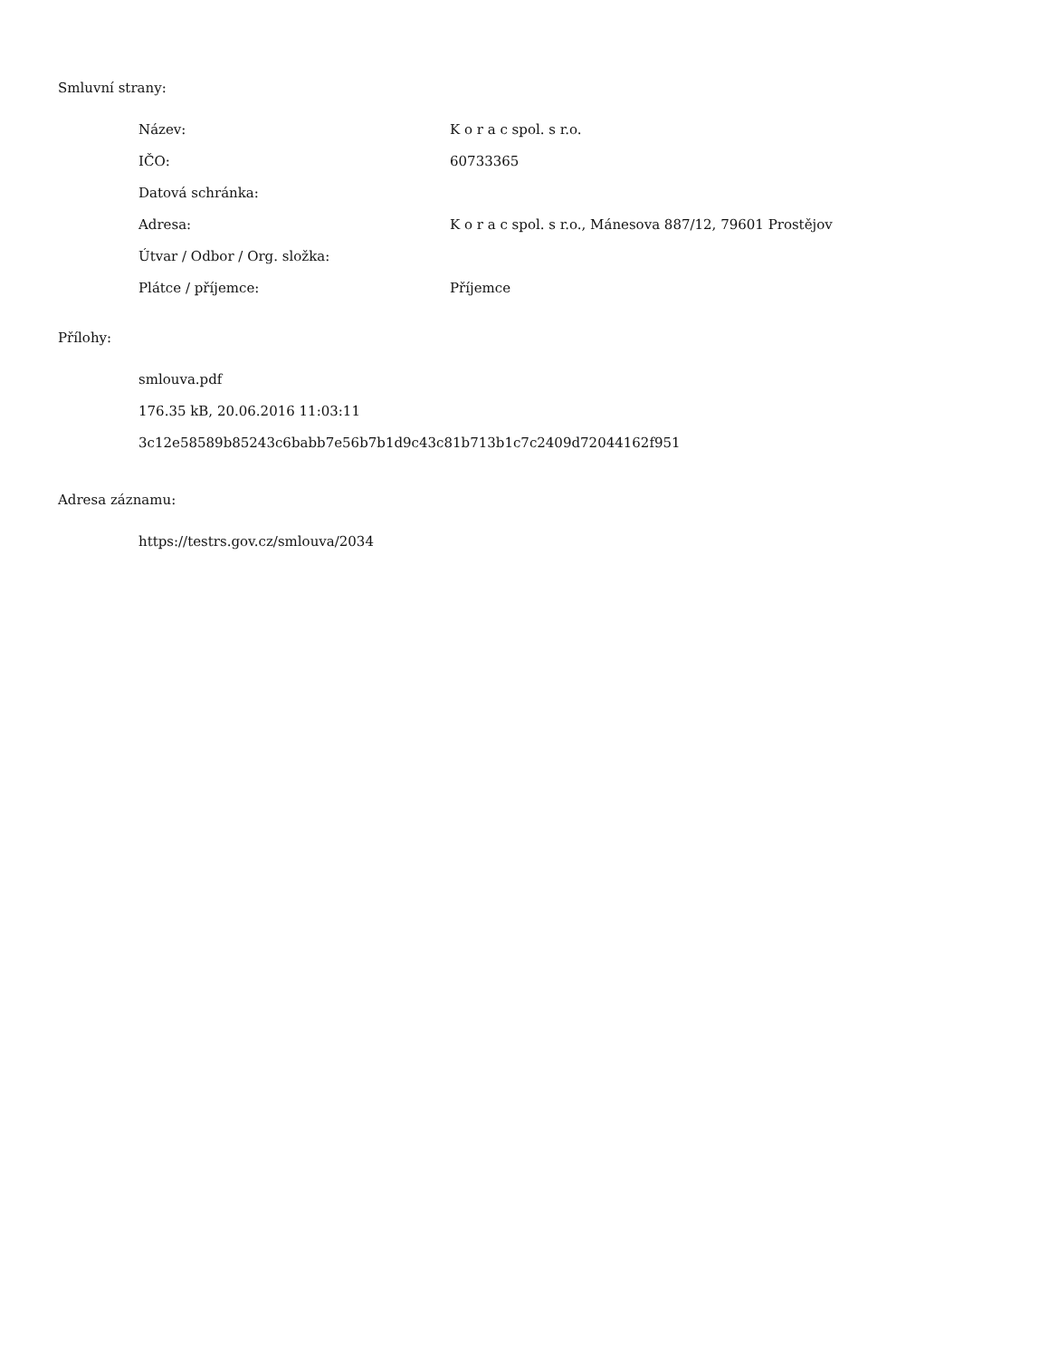Smluvní strany:
| Název: | K o r a c spol. s r.o. |
| IČO: | 60733365 |
| Datová schránka: | |
| Adresa: | K o r a c spol. s r.o., Mánesova 887/12, 79601 Prostějov |
| Útvar / Odbor / Org. složka: | |
| Plátce / příjemce: | Příjemce |
Přílohy:
smlouva.pdf
176.35 kB, 20.06.2016 11:03:11
3c12e58589b85243c6babb7e56b7b1d9c43c81b713b1c7c2409d72044162f951
Adresa záznamu:
https://testrs.gov.cz/smlouva/2034